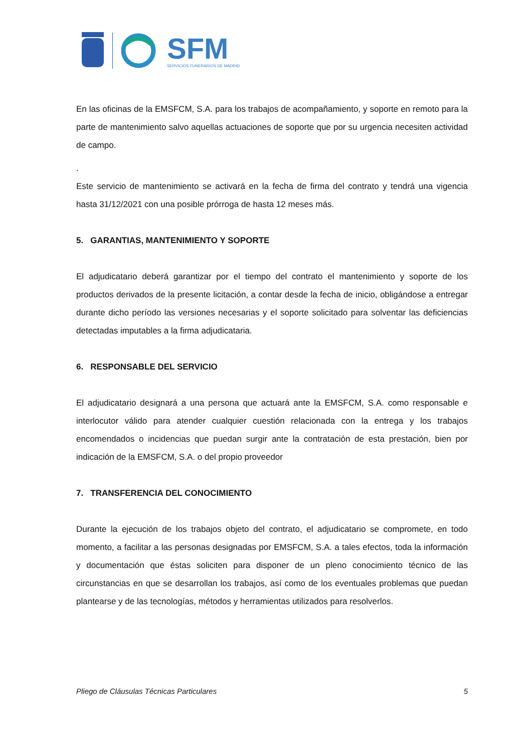SFM
SERVICIOS FUNERARIOS DE MADRID
En las oficinas de la EMSFCM, S.A. para los trabajos de acompañamiento, y soporte en remoto para la parte de mantenimiento salvo aquellas actuaciones de soporte que por su urgencia necesiten actividad de campo.
.
Este servicio de mantenimiento se activará en la fecha de firma del contrato y tendrá una vigencia hasta 31/12/2021 con una posible prórroga de hasta 12 meses más.
5. GARANTIAS, MANTENIMIENTO Y SOPORTE
El adjudicatario deberá garantizar por el tiempo del contrato el mantenimiento y soporte de los productos derivados de la presente licitación, a contar desde la fecha de inicio, obligándose a entregar durante dicho período las versiones necesarias y el soporte solicitado para solventar las deficiencias detectadas imputables a la firma adjudicataria.
6. RESPONSABLE DEL SERVICIO
El adjudicatario designará a una persona que actuará ante la EMSFCM, S.A. como responsable e interlocutor válido para atender cualquier cuestión relacionada con la entrega y los trabajos encomendados o incidencias que puedan surgir ante la contratación de esta prestación, bien por indicación de la EMSFCM, S.A. o del propio proveedor
7. TRANSFERENCIA DEL CONOCIMIENTO
Durante la ejecución de los trabajos objeto del contrato, el adjudicatario se compromete, en todo momento, a facilitar a las personas designadas por EMSFCM, S.A. a tales efectos, toda la información y documentación que éstas soliciten para disponer de un pleno conocimiento técnico de las circunstancias en que se desarrollan los trabajos, así como de los eventuales problemas que puedan plantearse y de las tecnologías, métodos y herramientas utilizados para resolverlos.
Pliego de Cláusulas Técnicas Particulares 5